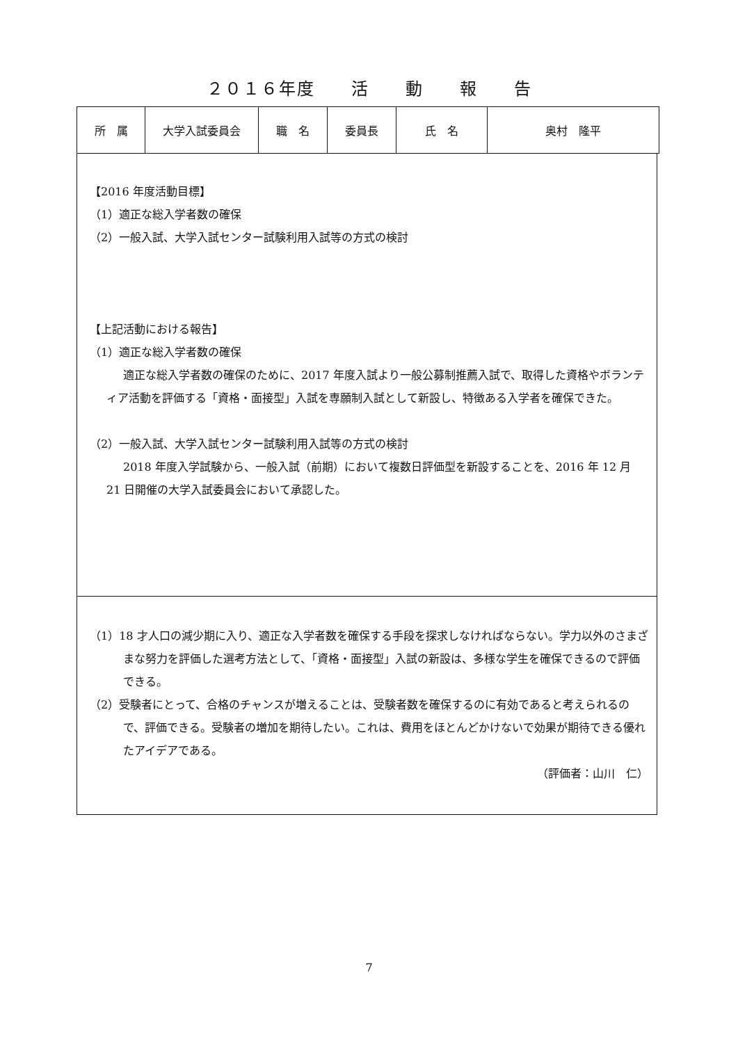２０１６年度　　活　　動　　報　　告
| 所 属 | 大学入試委員会 | 職 名 | 委員長 | 氏 名 | 奥村 隆平 |
【2016 年度活動目標】
（1）適正な総入学者数の確保
（2）一般入試、大学入試センター試験利用入試等の方式の検討
【上記活動における報告】
（1）適正な総入学者数の確保
適正な総入学者数の確保のために、2017 年度入試より一般公募制推薦入試で、取得した資格やボランティア活動を評価する「資格・面接型」入試を専願制入試として新設し、特徴ある入学者を確保できた。
（2）一般入試、大学入試センター試験利用入試等の方式の検討
2018 年度入学試験から、一般入試（前期）において複数日評価型を新設することを、2016 年 12 月 21 日開催の大学入試委員会において承認した。
（1）18 才人口の減少期に入り、適正な入学者数を確保する手段を探求しなければならない。学力以外のさまざまな努力を評価した選考方法として、「資格・面接型」入試の新設は、多様な学生を確保できるので評価できる。
（2）受験者にとって、合格のチャンスが増えることは、受験者数を確保するのに有効であると考えられるので、評価できる。受験者の増加を期待したい。これは、費用をほとんどかけないで効果が期待できる優れたアイデアである。
（評価者：山川　仁）
7